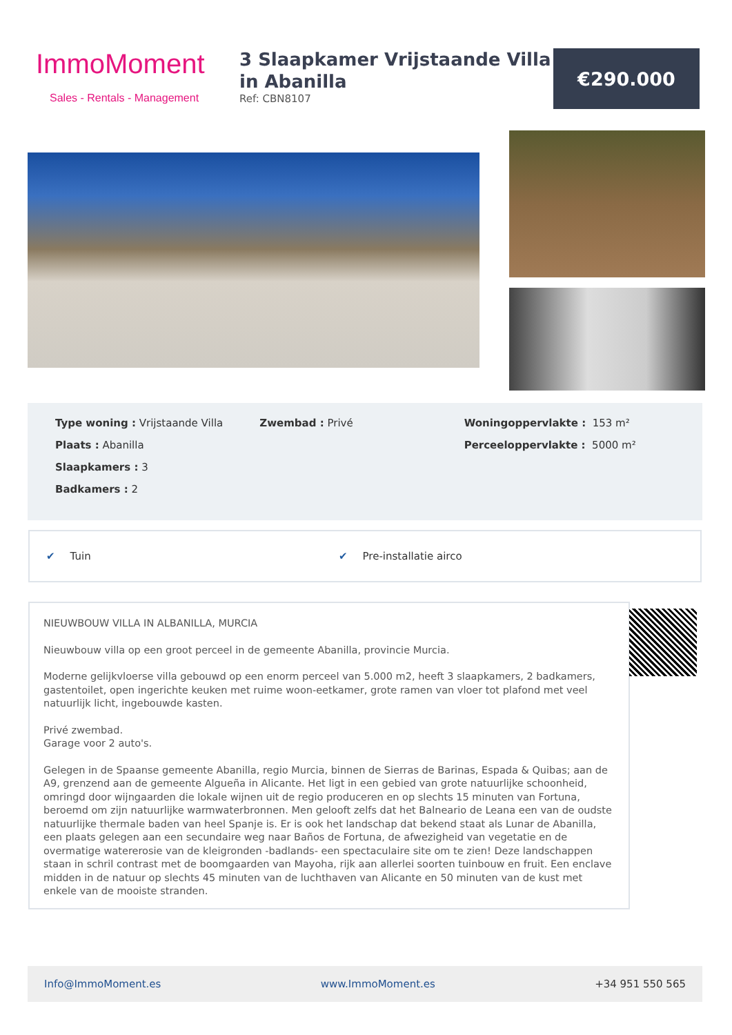ImmoMoment
Sales - Rentals - Management
3 Slaapkamer Vrijstaande Villa in Abanilla
Ref: CBN8107
€290.000
Type woning : Vrijstaande Villa
Plaats : Abanilla
Slaapkamers : 3
Badkamers : 2
Zwembad : Privé Woningoppervlakte : 153 m²
Perceeloppervlakte : 5000 m²
✔ Tuin ✔ Pre-installatie airco
NIEUWBOUW VILLA IN ALBANILLA, MURCIA
Nieuwbouw villa op een groot perceel in de gemeente Abanilla, provincie Murcia.
Moderne gelijkvloerse villa gebouwd op een enorm perceel van 5.000 m2, heeft 3 slaapkamers, 2 badkamers, gastentoilet, open ingerichte keuken met ruime woon-eetkamer, grote ramen van vloer tot plafond met veel natuurlijk licht, ingebouwde kasten.
Privé zwembad.
Garage voor 2 auto's.
Gelegen in de Spaanse gemeente Abanilla, regio Murcia, binnen de Sierras de Barinas, Espada & Quibas; aan de A9, grenzend aan de gemeente Algueña in Alicante. Het ligt in een gebied van grote natuurlijke schoonheid, omringd door wijngaarden die lokale wijnen uit de regio produceren en op slechts 15 minuten van Fortuna, beroemd om zijn natuurlijke warmwaterbronnen. Men gelooft zelfs dat het Balneario de Leana een van de oudste natuurlijke thermale baden van heel Spanje is. Er is ook het landschap dat bekend staat als Lunar de Abanilla, een plaats gelegen aan een secundaire weg naar Baños de Fortuna, de afwezigheid van vegetatie en de overmatige watererosie van de kleigronden -badlands- een spectaculaire site om te zien! Deze landschappen staan in schril contrast met de boomgaarden van Mayoha, rijk aan allerlei soorten tuinbouw en fruit. Een enclave midden in de natuur op slechts 45 minuten van de luchthaven van Alicante en 50 minuten van de kust met enkele van de mooiste stranden.
Info@ImmoMoment.es www.ImmoMoment.es +34 951 550 565